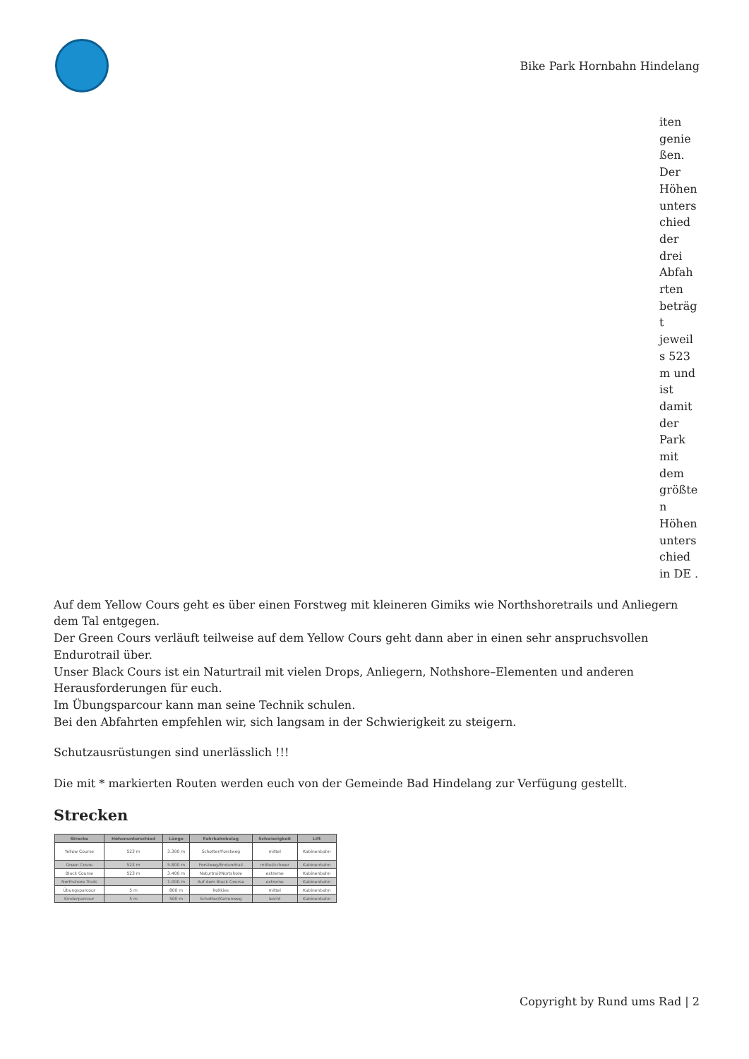Bike Park Hornbahn Hindelang
iten genie ßen. Der Höhen unters chied der drei Abfah rten beträg t jeweil s 523 m und ist damit der Park mit dem größte n Höhen unters chied in DE .
Auf dem Yellow Cours geht es über einen Forstweg mit kleineren Gimiks wie Northshoretrails und Anliegern dem Tal entgegen.
Der Green Cours verläuft teilweise auf dem Yellow Cours geht dann aber in einen sehr anspruchsvollen Endurotrail über.
Unser Black Cours ist ein Naturtrail mit vielen Drops, Anliegern, Nothshore–Elementen und anderen Herausforderungen für euch.
Im Übungsparcour kann man seine Technik schulen.
Bei den Abfahrten empfehlen wir, sich langsam in der Schwierigkeit zu steigern.
Schutzausrüstungen sind unerlässlich !!!
Die mit * markierten Routen werden euch von der Gemeinde Bad Hindelang zur Verfügung gestellt.
Strecken
| Strecke | Höhenunterschied | Länge | Fahrbahnbelag | Schwierigkeit | Lift |
| --- | --- | --- | --- | --- | --- |
| Yellow Course | 523 m | 3.300 m | Schotter/Forstweg | mittel | Kabinenbahn |
| Green Coure | 523 m | 5.800 m | Forstweg/Endurotrail | mittel/schwer | Kabinenbahn |
| Black Course | 523 m | 3.400 m | Naturtrail/Nortshore | extreme | Kabinenbahn |
| Northshore Trails | | 1.000 m | Auf dem Black Course | extreme | Kabinenbahn |
| Übungsparcour | 5 m | 800 m | Rollkies | mittel | Kabinenbahn |
| Kinderparcour | 5 m | 500 m | Schotter/Karrenweg | leicht | Kabinenbahn |
Copyright by Rund ums Rad | 2